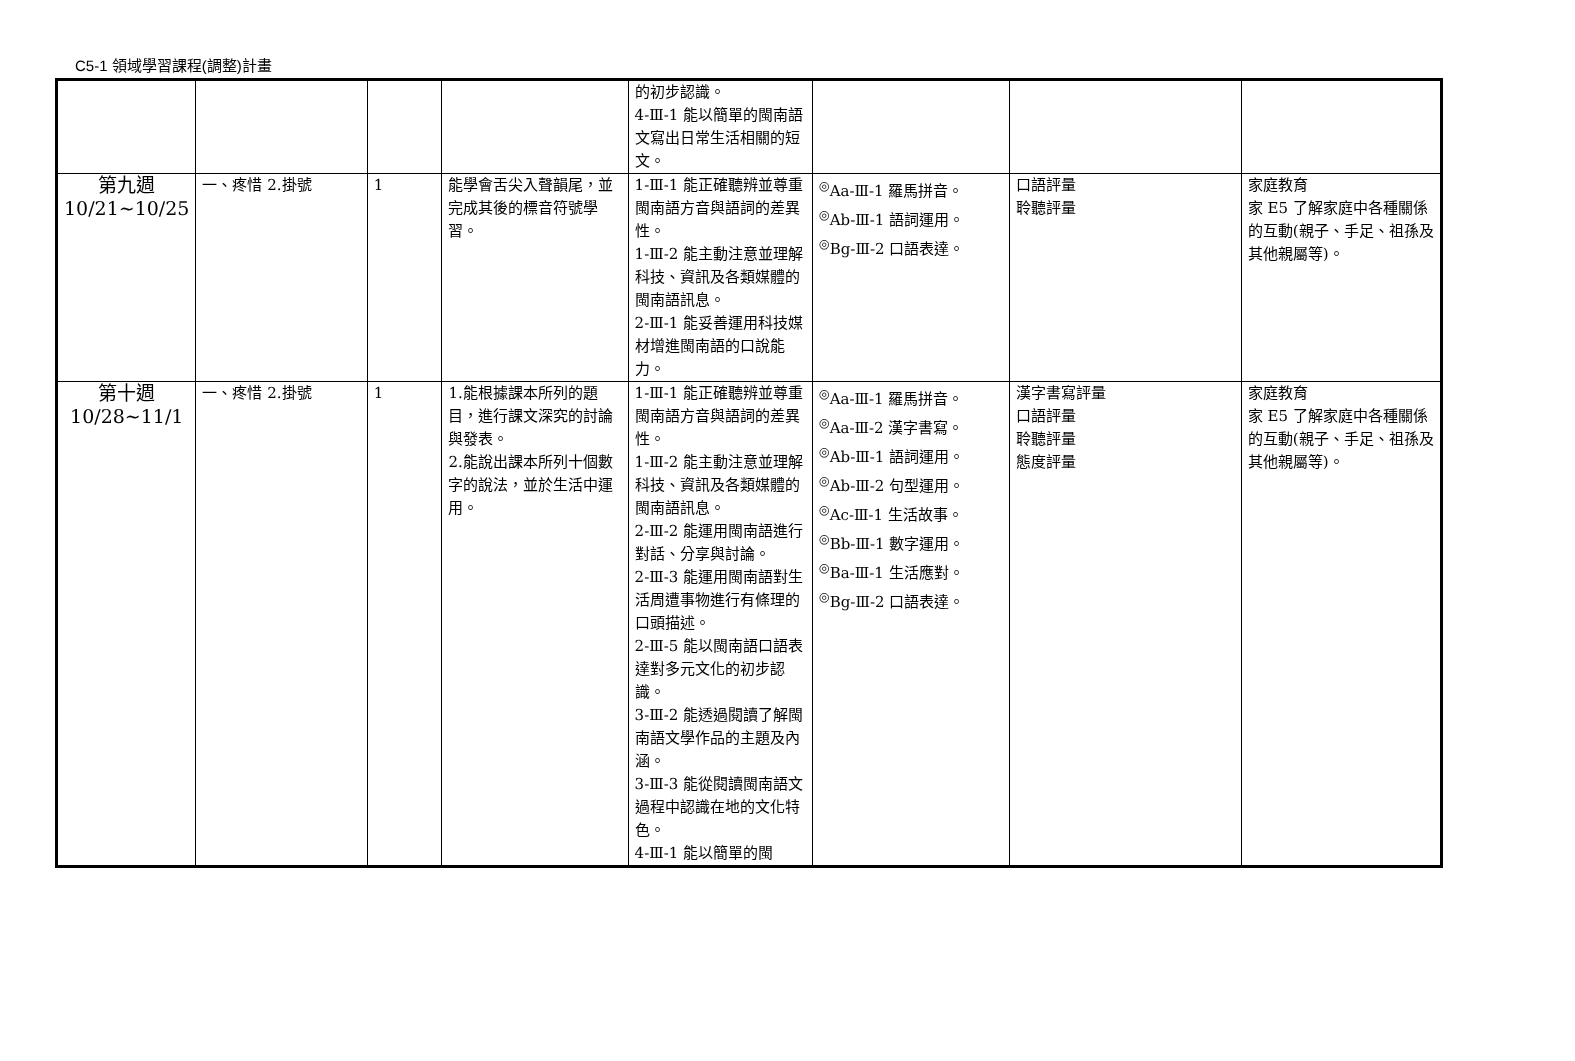C5-1 領域學習課程(調整)計畫
| | | | | 的初步認識。 4-Ⅲ-1 能以簡單的閩南語文寫出日常生活相關的短文。 | | | |
| 第九週 10/21~10/25 | 一、疼惜 2.掛號 | 1 | 能學會舌尖入聲韻尾，並完成其後的標音符號學習。 | 1-Ⅲ-1 能正確聽辨並尊重閩南語方音與語詞的差異性。 1-Ⅲ-2 能主動注意並理解科技、資訊及各類媒體的閩南語訊息。 2-Ⅲ-1 能妥善運用科技媒材增進閩南語的口說能力。 | <sup>◎</sup>Aa-Ⅲ-1 羅馬拼音。 <sup>◎</sup>Ab-Ⅲ-1 語詞運用。 <sup>◎</sup>Bg-Ⅲ-2 口語表達。 | 口語評量 聆聽評量 | 家庭教育 家 E5 了解家庭中各種關係的互動(親子、手足、祖孫及其他親屬等)。 |
| 第十週 10/28~11/1 | 一、疼惜 2.掛號 | 1 | 1.能根據課本所列的題目，進行課文深究的討論與發表。 2.能說出課本所列十個數字的說法，並於生活中運用。 | 1-Ⅲ-1 能正確聽辨並尊重閩南語方音與語詞的差異性。 1-Ⅲ-2 能主動注意並理解科技、資訊及各類媒體的閩南語訊息。 2-Ⅲ-2 能運用閩南語進行對話、分享與討論。 2-Ⅲ-3 能運用閩南語對生活周遭事物進行有條理的口頭描述。 2-Ⅲ-5 能以閩南語口語表達對多元文化的初步認識。 3-Ⅲ-2 能透過閱讀了解閩南語文學作品的主題及內涵。 3-Ⅲ-3 能從閱讀閩南語文過程中認識在地的文化特色。 4-Ⅲ-1 能以簡單的閩 | <sup>◎</sup>Aa-Ⅲ-1 羅馬拼音。 <sup>◎</sup>Aa-Ⅲ-2 漢字書寫。 <sup>◎</sup>Ab-Ⅲ-1 語詞運用。 <sup>◎</sup>Ab-Ⅲ-2 句型運用。 <sup>◎</sup>Ac-Ⅲ-1 生活故事。 <sup>◎</sup>Bb-Ⅲ-1 數字運用。 <sup>◎</sup>Ba-Ⅲ-1 生活應對。 <sup>◎</sup>Bg-Ⅲ-2 口語表達。 | 漢字書寫評量 口語評量 聆聽評量 態度評量 | 家庭教育 家 E5 了解家庭中各種關係的互動(親子、手足、祖孫及其他親屬等)。 |